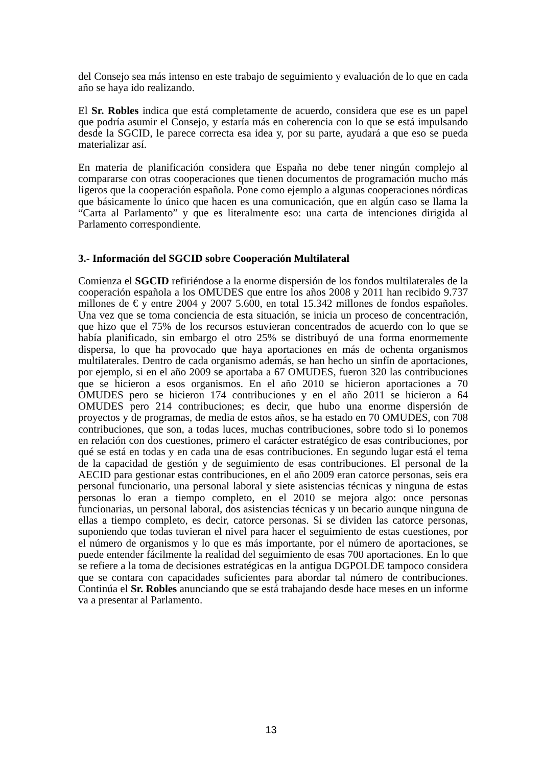del Consejo sea más intenso en este trabajo de seguimiento y evaluación de lo que en cada año se haya ido realizando.
El Sr. Robles indica que está completamente de acuerdo, considera que ese es un papel que podría asumir el Consejo, y estaría más en coherencia con lo que se está impulsando desde la SGCID, le parece correcta esa idea y, por su parte, ayudará a que eso se pueda materializar así.
En materia de planificación considera que España no debe tener ningún complejo al compararse con otras cooperaciones que tienen documentos de programación mucho más ligeros que la cooperación española. Pone como ejemplo a algunas cooperaciones nórdicas que básicamente lo único que hacen es una comunicación, que en algún caso se llama la “Carta al Parlamento” y que es literalmente eso: una carta de intenciones dirigida al Parlamento correspondiente.
3.- Información del SGCID sobre Cooperación Multilateral
Comienza el SGCID refiriéndose a la enorme dispersión de los fondos multilaterales de la cooperación española a los OMUDES que entre los años 2008 y 2011 han recibido 9.737 millones de € y entre 2004 y 2007 5.600, en total 15.342 millones de fondos españoles. Una vez que se toma conciencia de esta situación, se inicia un proceso de concentración, que hizo que el 75% de los recursos estuvieran concentrados de acuerdo con lo que se había planificado, sin embargo el otro 25% se distribuyó de una forma enormemente dispersa, lo que ha provocado que haya aportaciones en más de ochenta organismos multilaterales. Dentro de cada organismo además, se han hecho un sinfín de aportaciones, por ejemplo, si en el año 2009 se aportaba a 67 OMUDES, fueron 320 las contribuciones que se hicieron a esos organismos. En el año 2010 se hicieron aportaciones a 70 OMUDES pero se hicieron 174 contribuciones y en el año 2011 se hicieron a 64 OMUDES pero 214 contribuciones; es decir, que hubo una enorme dispersión de proyectos y de programas, de media de estos años, se ha estado en 70 OMUDES, con 708 contribuciones, que son, a todas luces, muchas contribuciones, sobre todo si lo ponemos en relación con dos cuestiones, primero el carácter estratégico de esas contribuciones, por qué se está en todas y en cada una de esas contribuciones. En segundo lugar está el tema de la capacidad de gestión y de seguimiento de esas contribuciones. El personal de la AECID para gestionar estas contribuciones, en el año 2009 eran catorce personas, seis era personal funcionario, una personal laboral y siete asistencias técnicas y ninguna de estas personas lo eran a tiempo completo, en el 2010 se mejora algo: once personas funcionarias, un personal laboral, dos asistencias técnicas y un becario aunque ninguna de ellas a tiempo completo, es decir, catorce personas. Si se dividen las catorce personas, suponiendo que todas tuvieran el nivel para hacer el seguimiento de estas cuestiones, por el número de organismos y lo que es más importante, por el número de aportaciones, se puede entender fácilmente la realidad del seguimiento de esas 700 aportaciones. En lo que se refiere a la toma de decisiones estratégicas en la antigua DGPOLDE tampoco considera que se contara con capacidades suficientes para abordar tal número de contribuciones. Continúa el Sr. Robles anunciando que se está trabajando desde hace meses en un informe va a presentar al Parlamento.
13